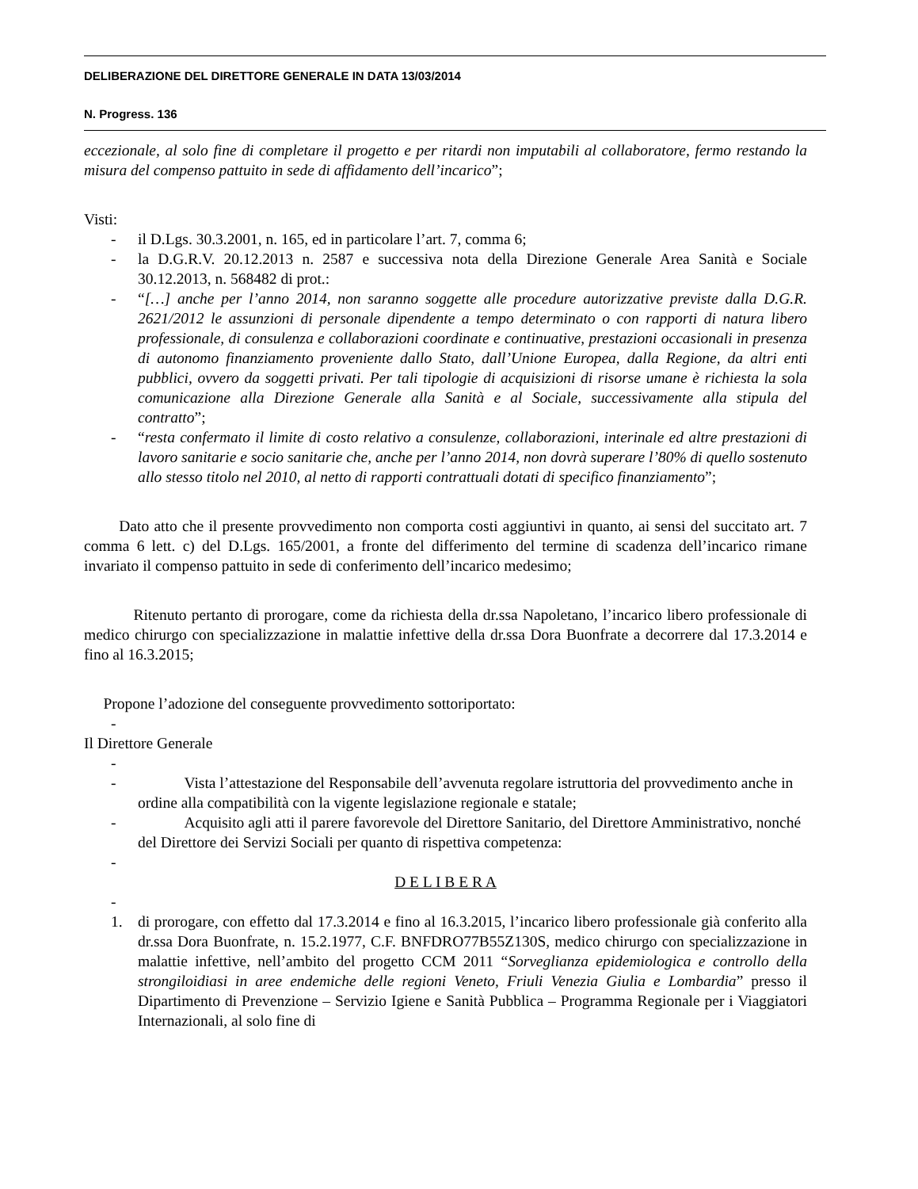DELIBERAZIONE DEL DIRETTORE GENERALE IN DATA 13/03/2014
N. Progress. 136
eccezionale, al solo fine di completare il progetto e per ritardi non imputabili al collaboratore, fermo restando la misura del compenso pattuito in sede di affidamento dell’incarico”;
Visti:
- il D.Lgs. 30.3.2001, n. 165, ed in particolare l’art. 7, comma 6;
- la D.G.R.V. 20.12.2013 n. 2587 e successiva nota della Direzione Generale Area Sanità e Sociale 30.12.2013, n. 568482 di prot.:
- “[…] anche per l’anno 2014, non saranno soggette alle procedure autorizzative previste dalla D.G.R. 2621/2012 le assunzioni di personale dipendente a tempo determinato o con rapporti di natura libero professionale, di consulenza e collaborazioni coordinate e continuative, prestazioni occasionali in presenza di autonomo finanziamento proveniente dallo Stato, dall’Unione Europea, dalla Regione, da altri enti pubblici, ovvero da soggetti privati. Per tali tipologie di acquisizioni di risorse umane è richiesta la sola comunicazione alla Direzione Generale alla Sanità e al Sociale, successivamente alla stipula del contratto”;
- “resta confermato il limite di costo relativo a consulenze, collaborazioni, interinale ed altre prestazioni di lavoro sanitarie e socio sanitarie che, anche per l’anno 2014, non dovrà superare l’80% di quello sostenuto allo stesso titolo nel 2010, al netto di rapporti contrattuali dotati di specifico finanziamento”;
Dato atto che il presente provvedimento non comporta costi aggiuntivi in quanto, ai sensi del succitato art. 7 comma 6 lett. c) del D.Lgs. 165/2001, a fronte del differimento del termine di scadenza dell’incarico rimane invariato il compenso pattuito in sede di conferimento dell’incarico medesimo;
Ritenuto pertanto di prorogare, come da richiesta della dr.ssa Napoletano, l’incarico libero professionale di medico chirurgo con specializzazione in malattie infettive della dr.ssa Dora Buonfrate a decorrere dal 17.3.2014 e fino al 16.3.2015;
Propone l’adozione del conseguente provvedimento sottoriportato:
-
Il Direttore Generale
-
- Vista l’attestazione del Responsabile dell’avvenuta regolare istruttoria del provvedimento anche in ordine alla compatibilità con la vigente legislazione regionale e statale;
- Acquisito agli atti il parere favorevole del Direttore Sanitario, del Direttore Amministrativo, nonché del Direttore dei Servizi Sociali per quanto di rispettiva competenza:
-
D E L I B E R A
-
1. di prorogare, con effetto dal 17.3.2014 e fino al 16.3.2015, l’incarico libero professionale già conferito alla dr.ssa Dora Buonfrate, n. 15.2.1977, C.F. BNFDRO77B55Z130S, medico chirurgo con specializzazione in malattie infettive, nell’ambito del progetto CCM 2011 “Sorveglianza epidemiologica e controllo della strongiloidiasi in aree endemiche delle regioni Veneto, Friuli Venezia Giulia e Lombardia” presso il Dipartimento di Prevenzione – Servizio Igiene e Sanità Pubblica – Programma Regionale per i Viaggiatori Internazionali, al solo fine di